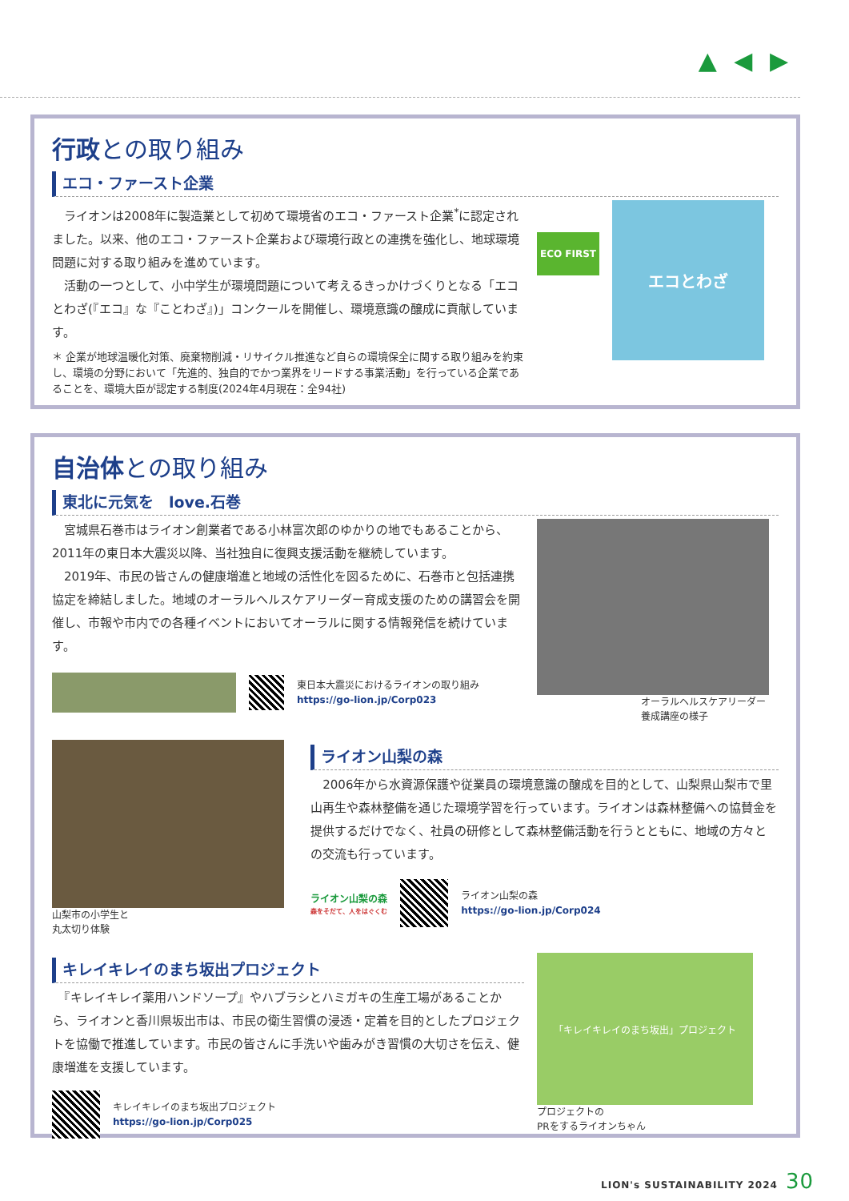▲ ◀ ▶
行政との取り組み
エコ・ファースト企業
　ライオンは2008年に製造業として初めて環境省のエコ・ファースト企業<sup>*</sup>に認定されました。以来、他のエコ・ファースト企業および環境行政との連携を強化し、地球環境問題に対する取り組みを進めています。
　活動の一つとして、小中学生が環境問題について考えるきっかけづくりとなる「エコとわざ(『エコ』な『ことわざ』)」コンクールを開催し、環境意識の醸成に貢献しています。
＊ 企業が地球温暖化対策、廃棄物削減・リサイクル推進など自らの環境保全に関する取り組みを約束し、環境の分野において「先進的、独自的でかつ業界をリードする事業活動」を行っている企業であることを、環境大臣が認定する制度(2024年4月現在：全94社)
ECO FIRST
エコとわざ
自治体との取り組み
東北に元気を　love.石巻
　宮城県石巻市はライオン創業者である小林富次郎のゆかりの地でもあることから、2011年の東日本大震災以降、当社独自に復興支援活動を継続しています。
　2019年、市民の皆さんの健康増進と地域の活性化を図るために、石巻市と包括連携協定を締結しました。地域のオーラルヘルスケアリーダー育成支援のための講習会を開催し、市報や市内での各種イベントにおいてオーラルに関する情報発信を続けています。
東日本大震災におけるライオンの取り組み
https://go-lion.jp/Corp023
オーラルヘルスケアリーダー
養成講座の様子
山梨市の小学生と
丸太切り体験
ライオン山梨の森
　2006年から水資源保護や従業員の環境意識の醸成を目的として、山梨県山梨市で里山再生や森林整備を通じた環境学習を行っています。ライオンは森林整備への協賛金を提供するだけでなく、社員の研修として森林整備活動を行うとともに、地域の方々との交流も行っています。
ライオン山梨の森
森をそだて、人をはぐくむ
ライオン山梨の森
https://go-lion.jp/Corp024
キレイキレイのまち坂出プロジェクト
　『キレイキレイ薬用ハンドソープ』やハブラシとハミガキの生産工場があることから、ライオンと香川県坂出市は、市民の衛生習慣の浸透・定着を目的としたプロジェクトを協働で推進しています。市民の皆さんに手洗いや歯みがき習慣の大切さを伝え、健康増進を支援しています。
キレイキレイのまち坂出プロジェクト
https://go-lion.jp/Corp025
「キレイキレイのまち坂出」プロジェクト
プロジェクトの
PRをするライオンちゃん
LION's SUSTAINABILITY 2024 30